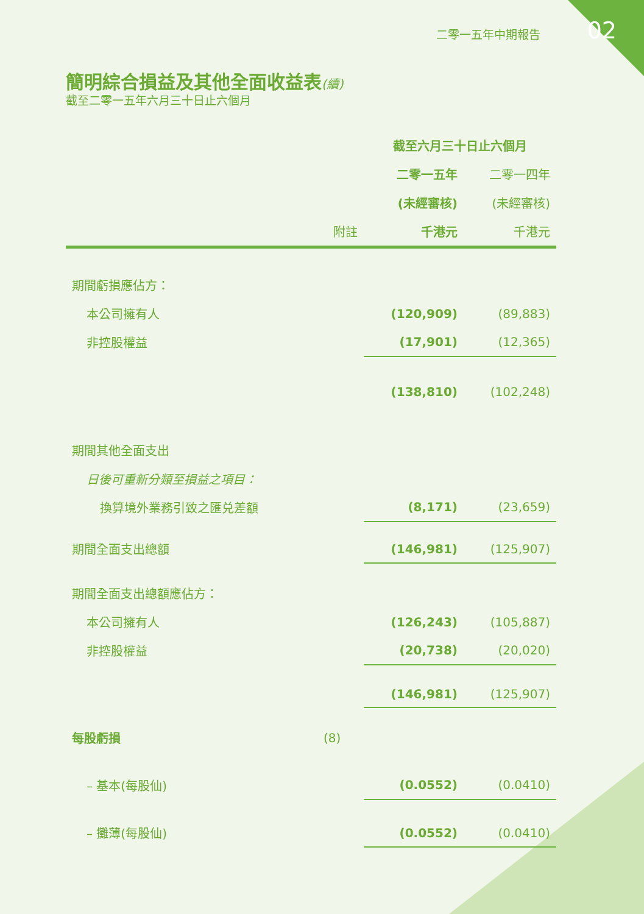02 二零一五年中期報告
簡明綜合損益及其他全面收益表(續)
截至二零一五年六月三十日止六個月
| | | 截至六月三十日止六個月 | |
| --- | --- | --- | --- |
| | | 二零一五年 | 二零一四年 |
| | | (未經審核) | (未經審核) |
| | 附註 | 千港元 | 千港元 |
| 期間虧損應佔方： | | | |
| 本公司擁有人 | | (120,909) | (89,883) |
| 非控股權益 | | (17,901) | (12,365) |
| | | (138,810) | (102,248) |
| 期間其他全面支出 | | | |
| 日後可重新分類至損益之項目： | | | |
| 換算境外業務引致之匯兑差額 | | (8,171) | (23,659) |
| 期間全面支出總額 | | (146,981) | (125,907) |
| 期間全面支出總額應佔方： | | | |
| 本公司擁有人 | | (126,243) | (105,887) |
| 非控股權益 | | (20,738) | (20,020) |
| | | (146,981) | (125,907) |
| 每股虧損 | (8) | | |
| – 基本(每股仙) | | (0.0552) | (0.0410) |
| – 攤薄(每股仙) | | (0.0552) | (0.0410) |